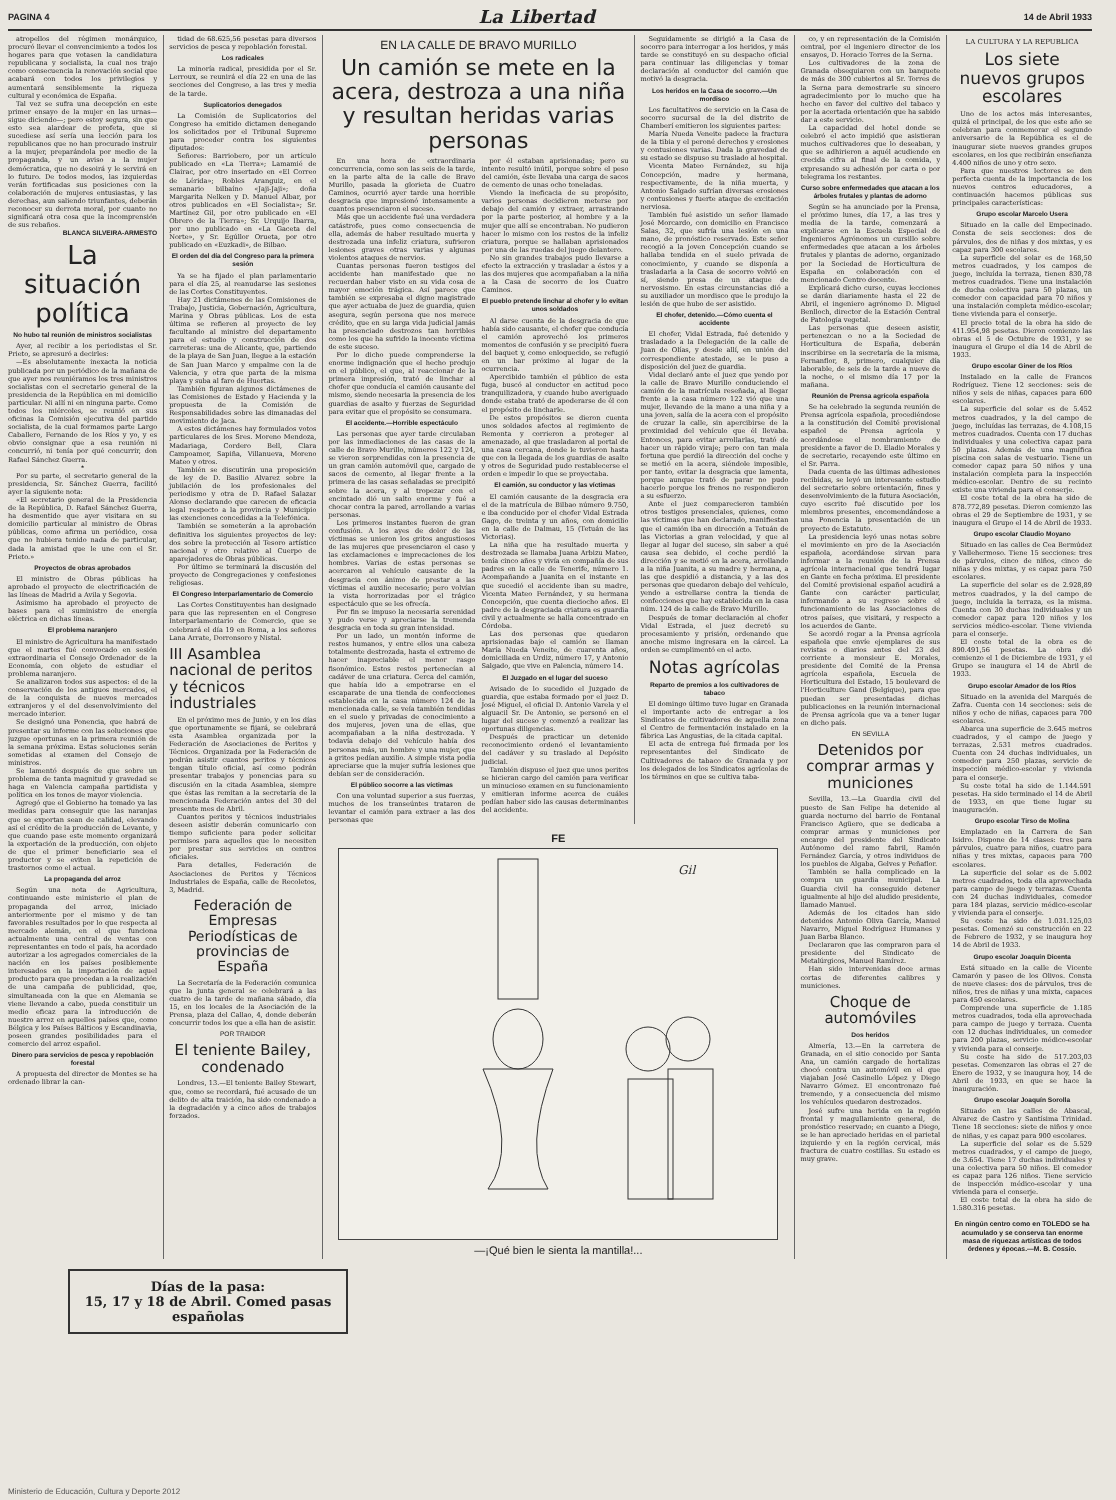PAGINA 4 La Libertad 14 de Abril 1933
atropellos del régimen monárquico, procuró llevar el convencimiento a todos los hogares para que votasen la candidatura republicana y socialista, la cual nos trajo como consecuencia la renovación social que acabará con todos los privilegios y aumentará sensiblemente la riqueza cultural y económica de España.
Tal vez se sufra una decepción en este primer ensayo de la mujer en las urnas—sigue diciendo—; pero estoy segura, sin que esto sea alardear de profeta, que si sucediese así sería una lección para los republicanos que no han procurado instruir a la mujer, preparándola por medio de la propaganda, y un aviso a la mujer demócratica, que no desoirá y le servirá en lo futuro. De todos modos, las izquierdas verán fortificadas sus posiciones con la colaboración de mujeres entusiastas, y las derechas, aun saliendo triunfantes, deberán reconocer su derrota moral, por cuanto no significará otra cosa que la incomprensión de sus rebaños.
BLANCA SILVEIRA-ARMESTO
La situación política
No hubo tal reunión de ministros socialistas
Ayer, al recibir a los periodistas el Sr. Prieto, se apresuró a decirles:
—Es absolutamente inexacta la noticia publicada por un periódico de la mañana de que ayer nos reuniéramos los tres ministros socialistas con el secretario general de la presidencia de la República en mi domicilio particular. Ni allí ni en ninguna parte. Como todos los miércoles, se reunió en sus oficinas la Comisión ejecutiva del partido socialista, de la cual formamos parte Largo Caballero, Fernando de los Ríos y yo, y es obvio consignar que a esa reunión ni concurrió, ni tenía por qué concurrir, don Rafael Sánchez Guerra.
*
Por su parte, el secretario general de la presidencia, Sr. Sánchez Guerra, facilitó ayer la siguiente nota:
«El secretario general de la Presidencia de la República, D. Rafael Sánchez Guerra, ha desmentido que ayer visitara en su domicilio particular al ministro de Obras públicas, como afirma un periódico, cosa que no hubiera tenido nada de particular, dada la amistad que le une con el Sr. Prieto.»
Proyectos de obras aprobados
El ministro de Obras públicas ha aprobado el proyecto de electrificación de las líneas de Madrid a Avila y Segovia.
Asimismo ha aprobado el proyecto de bases para el suministro de energía eléctrica en dichas líneas.
El problema naranjero
El ministro de Agricultura ha manifestado que el martes fué convocado en sesión extraordinaria el Consejo Ordenador de la Economía, con objeto de estudiar el problema naranjero.
Se analizaron todos sus aspectos: el de la conservación de los antiguos mercados, el de la conquista de nuevos mercados extranjeros y el del desenvolvimiento del mercado interior.
Se designó una Ponencia, que habrá de presentar su informe con las soluciones que juzgue oportunas en la primera reunión de la semana próxima. Estas soluciones serán sometidas al examen del Consejo de ministros.
Se lamentó después de que sobre un problema de tanta magnitud y gravedad se haga en Valencia campaña partidista y política en los tonos de mayor violencia.
Agregó que el Gobierno ha tomado ya las medidas para conseguir que las naranjas que se exportan sean de calidad, elevando así el crédito de la producción de Levante, y que cuando pase este momento organizará la exportación de la producción, con objeto de que el primer beneficiario sea el productor y se eviten la repetición de trastornos como el actual.
La propaganda del arroz
Según una nota de Agricultura, continuando este ministerio el plan de propaganda del arroz, iniciado anteriormente por el mismo y de tan favorables resultados por lo que respecta al mercado alemán, en el que funciona actualmente una central de ventas con representantes en todo el país, ha acordado autorizar a los agregados comerciales de la nación en los países posiblemente interesados en la importación de aquel producto para que procedan a la realización de una campaña de publicidad, que, simultaneada con la que en Alemania se viene llevando a cabo, pueda constituir un medio eficaz para la introducción de nuestro arroz en aquellos países que, como Bélgica y los Países Bálticos y Escandinavia, poseen grandes posibilidades para el comercio del arroz español.
Dinero para servicios de pesca y repoblación forestal
A propuesta del director de Montes se ha ordenado librar la can-
tidad de 68.625,56 pesetas para diversos servicios de pesca y repoblación forestal.
Los radicales
La minoría radical, presidida por el Sr. Lerroux, se reunirá el día 22 en una de las secciones del Congreso, a las tres y media de la tarde.
Suplicatorios denegados
La Comisión de Suplicatorios del Congreso ha emitido dictamen denegando los solicitados por el Tribunal Supremo para proceder contra los siguientes diputados:
Señores: Barriobero, por un artículo publicado en «La Tierra»; Lamamié de Clairac, por otro insertado en «El Correo de Lérida»; Robles Aranguiz, en el semanario bilbaíno «Jaji-Jaji»; doña Margarita Nelken y D. Manuel Albar, por otros publicados en «El Socialista»; Sr. Martínez Gil, por otro publicado en «El Obrero de la Tierra»; Sr. Urquijo Ibarra, por uno publicado en «La Gaceta del Norte», y Sr. Egúllor Orueta, por otro publicado en «Euzkadi», de Bilbao.
El orden del día del Congreso para la primera sesión
Ya se ha fijado el plan parlamentario para el día 25, al reanudarse las sesiones de las Cortes Constituyentes.
Hay 21 dictámenes de las Comisiones de Trabajo, Justicia, Gobernación, Agricultura, Marina y Obras públicas. Los de esta última se refieren al proyecto de ley facultando al ministro del departamento para el estudio y construcción de dos carreteras: una de Alicante, que, partiendo de la playa de San Juan, llegue a la estación de San Juan Marco y empalme con la de Valencia, y otra que parta de la misma playa y suba al faro de Huertas.
También figuran algunos dictámenes de las Comisiones de Estado y Hacienda y la propuesta de la Comisión de Responsabilidades sobre las dimanadas del movimiento de Jaca.
A estos dictámenes hay formulados votos particulares de los Sres. Moreno Mendoza, Madariaga, Cordero Bell, Clara Campoamor, Sapiña, Villanueva, Moreno Mateo y otros.
También se discutirán una proposición de ley de D. Basilio Alvarez sobre la jubilación de los profesionales del periodismo y otra de D. Rafael Salazar Alonso declarando que carecen de eficacia legal respecto a la provincia y Municipio las exenciones concedidas a la Telefónica.
También se someterán a la aprobación definitiva los siguientes proyectos de ley: dos sobre la protección al Tesoro artístico nacional y otro relativo al Cuerpo de aparejadores de Obras públicas.
Por último se terminará la discusión del proyecto de Congregaciones y confesiones religiosas.
El Congreso Interparlamentario de Comercio
Las Cortes Constituyentes han designado para que las representen en el Congreso Interparlamentario de Comercio, que se celebrará el día 19 en Roma, a los señores Lana Arrate, Dorronsoro y Nistal.
III Asamblea nacional de peritos y técnicos industriales
En el próximo mes de Junio, y en los días que oportunamente se fijará, se celebrará esta Asamblea organizada por la Federación de Asociaciones de Peritos y Técnicos. Organizada por la Federación de podrán asistir cuantos peritos y técnicos tengan título oficial, así como podrán presentar trabajos y ponencias para su discusión en la citada Asamblea, siempre que éstas las remitan a la secretaría de la mencionada Federación antes del 30 del presente mes de Abril.
Cuantos peritos y técnicos industriales deseen asistir deberán comunicarlo con tiempo suficiente para poder solicitar permisos para aquellos que lo necesiten por prestar sus servicios en centros oficiales.
Para detalles, Federación de Asociaciones de Peritos y Técnicos Industriales de España, calle de Recoletos, 3, Madrid.
Federación de Empresas Periodísticas de provincias de España
La Secretaría de la Federación comunica que la junta general se celebrará a las cuatro de la tarde de mañana sábado, día 15, en los locales de la Asociación de la Prensa, plaza del Callao, 4, donde deberán concurrir todos los que a ella han de asistir.
POR TRAIDOR
El teniente Bailey, condenado
Londres, 13.—El teniente Bailey Stewart, que, como se recordará, fué acusado de un delito de alta traición, ha sido condenado a la degradación y a cinco años de trabajos forzados.
EN LA CALLE DE BRAVO MURILLO
Un camión se mete en la acera, destroza a una niña y resultan heridas varias personas
En una hora de extraordinaria concurrencia, como son las seis de la tarde, en la parte alta de la calle de Bravo Murillo, pasada la glorieta de Cuatro Caminos, ocurrió ayer tarde una horrible desgracia que impresionó intensamente a cuantos presenciaron el suceso.
Más que un accidente fué una verdadera catástrofe, pues como consecuencia de ella, además de haber resultado muerta y destrozada una infeliz criatura, sufrieron lesiones graves otras varias y algunas violentos ataques de nervios.
Cuantas personas fueron testigos del accidente han manifestado que no recuerdan haber visto en su vida cosa de mayor emoción trágica. Así parece que también se expresaba el digno magistrado que ayer actuaba de juez de guardia, quien asegura, según persona que nos merece crédito, que en su larga vida judicial jamás ha presenciado destrozos tan horribles como los que ha sufrido la inocente víctima de este suceso.
Por lo dicho puede comprenderse la enorme indignación que el hecho produjo en el público, el que, al reaccionar de la primera impresión, trató de linchar al chofer que conducía el camión causante del mismo, siendo necesaria la presencia de los guardias de asalto y fuerzas de Seguridad para evitar que el propósito se consumara.
El accidente.—Horrible espectáculo
Las personas que ayer tarde circulaban por las inmediaciones de las casas de la calle de Bravo Murillo, números 122 y 124, se vieron sorprendidas con la presencia de un gran camión automóvil que, cargado de sacos de cemento, al llegar frente a la primera de las casas señaladas se precipitó sobre la acera, y al tropezar con el encintado dió un salto enorme y fué a chocar contra la pared, arrollando a varias personas.
Los primeros instantes fueron de gran confusión. A los ayes de dolor de las víctimas se unieron los gritos angustiosos de las mujeres que presenciaron el caso y las exclamaciones e imprecaciones de los hombres. Varias de estas personas se acercaron al vehículo causante de la desgracia con ánimo de prestar a las víctimas el auxilio necesario; pero volvían la vista horrorizadas por el trágico espectáculo que se les ofrecía.
Por fin se impuso la necesaria serenidad y pudo verse y apreciarse la tremenda desgracia en toda su gran intensidad.
Por un lado, un montón informe de restos humanos, y entre ellos una cabeza totalmente destrozada, hasta el extremo de hacer inapreciable el menor rasgo fisonómico. Estos restos pertenecían al cadáver de una criatura. Cerca del camión, que había ido a empotrarse en el escaparate de una tienda de confecciones establecida en la casa número 124 de la mencionada calle, se veía también tendidas en el suelo y privadas de conocimiento a dos mujeres, joven una de ellas, que acompañaban a la niña destrozada. Y todavía debajo del vehículo había dos personas más, un hombre y una mujer, que a gritos pedían auxilio. A simple vista podía apreciarse que la mujer sufría lesiones que debían ser de consideración.
El público socorre a las víctimas
Con una voluntad superior a sus fuerzas, muchos de los transeúntes trataron de levantar el camión para extraer a las dos personas que
por él estaban aprisionadas; pero su intento resultó inútil, porque sobre el peso del camión, éste llevaba una carga de sacos de cemento de unas ocho toneladas.
Viendo la ineficacia de su propósito, varios personas decidieron meterse por debajo del camión y extraer, arrastrando por la parte posterior, al hombre y a la mujer que allí se encontraban. No pudieron hacer lo mismo con los restos de la infeliz criatura, porque se hallaban aprisionados por una de las ruedas del juego delantero.
No sin grandes trabajos pudo llevarse a efecto la extracción y trasladar a éstos y a las dos mujeres que acompañaban a la niña a la Casa de socorro de los Cuatro Caminos.
El pueblo pretende linchar al chofer y lo evitan unos soldados
Al darse cuenta de la desgracia de que había sido causante, el chofer que conducía el camión aprovechó los primeros momentos de confusión y se precipitó fuera del baquet y, como enloquecido, se refugió en un bar próximo al lugar de la ocurrencia.
Apercibido también el público de esta fuga, buscó al conductor en actitud poco tranquilizadora, y cuando hubo averiguado donde estaba trató de apoderarse de él con el propósito de lincharle.
De estos propósitos se dieron cuenta unos soldados afectos al regimiento de Remonta y corrieron a proteger al amenazado, al que trasladaron al portal de una casa cercana, donde le tuvieron hasta que con la llegada de los guardias de asalto y otros de Seguridad pudo restablecerse el orden e impedir lo que se proyectaba.
El camión, su conductor y las víctimas
El camión causante de la desgracia era el de la matrícula de Bilbao número 9.750, e iba conducido por el chofer Vidal Estrada Gago, de treinta y un años, con domicilio en la calle de Dalmau, 15 (Tetuán de las Victorias).
La niña que ha resultado muerta y destrozada se llamaba Juana Arbizu Mateo, tenía cinco años y vivía en compañía de sus padres en la calle de Tenerife, número 1. Acompañando a Juanita en el instante en que sucedió el accidente iban su madre, Vicenta Mateo Fernández, y su hermana Concepción, que cuenta dieciocho años. El padre de la desgraciada criatura es guardia civil y actualmente se halla concentrado en Córdoba.
Las dos personas que quedaron aprisionadas bajo el camión se llaman María Nueda Veneite, de cuarenta años, domiciliada en Urdiz, número 17, y Antonio Salgado, que vive en Palencia, número 14.
El Juzgado en el lugar del suceso
Avisado de lo sucedido el Juzgado de guardia, que estaba formado por el juez D. José Miguel, el oficial D. Antonio Varela y el alguacil Sr. De Antonio, se personó en el lugar del suceso y comenzó a realizar las oportunas diligencias.
Después de practicar un detenido reconocimiento ordenó el levantamiento del cadáver y su traslado al Depósito judicial.
También dispuso el juez que unos peritos se hicieran cargo del camión para verificar un minucioso examen en su funcionamiento y emitieran informe acerca de cuáles podían haber sido las causas determinantes del accidente.
Seguidamente se dirigió a la Casa de socorro para interrogar a los heridos, y más tarde se constituyó en su despacho oficial para continuar las diligencias y tomar declaración al conductor del camión que motivó la desgracia.
Los heridos en la Casa de socorro.—Un mordisco
Los facultativos de servicio en la Casa de socorro sucursal de la del distrito de Chamberí emitieron los siguientes partes:
María Nueda Veneite padece la fractura de la tibia y el peroné derechos y erosiones y contusiones varias. Dada la gravedad de su estado se dispuso su traslado al hospital.
Vicenta Mateo Fernández, su hija Concepción, madre y hermana, respectivamente, de la niña muerta, y Antonio Salgado sufrían diversas erosiones y contusiones y fuerte ataque de excitación nerviosa.
También fué asistido un señor llamado José Morcardo, con domicilio en Francisco Salas, 32, que sufría una lesión en una mano, de pronóstico reservado. Este señor recogió a la joven Concepción cuando se hallaba tendida en el suelo privada de conocimiento, y cuando se disponía a trasladarla a la Casa de socorro volvió en sí, siendo presa de un ataque de nervosismo. En estas circunstancias dió a su auxiliador un mordisco que le produjo la lesión de que hubo de ser asistido.
El chofer, detenido.—Cómo cuenta el accidente
El chofer, Vidal Estrada, fué detenido y trasladado a la Delegación de la calle de Juan de Olías, y desde allí, en unión del correspondiente atestado, se le puso a disposición del juez de guardia.
Vidal declaró ante el juez que yendo por la calle de Bravo Murillo conduciendo el camión de la matrícula reseñada, al llegar frente a la casa número 122 vió que una mujer, llevando de la mano a una niña y a una joven, salía de la acera con el propósito de cruzar la calle, sin apercibirse de la proximidad del vehículo que él llevaba. Entonces, para evitar arrollarlas, trató de hacer un rápido viraje; pero con tan mala fortuna que perdió la dirección del coche y se metió en la acera, siéndole imposible, por tanto, evitar la desgracia que lamenta, porque aunque trató de parar no pudo hacerlo porque los frenos no respondieron a su esfuerzo.
Ante el juez comparecieron también otros testigos presenciales, quienes, como las víctimas que han declarado, manifiestan que el camión iba en dirección a Tetuán de las Victorias a gran velocidad, y que al llegar al lugar del suceso, sin saber a qué causa sea debido, el coche perdió la dirección y se metió en la acera, arrollando a la niña Juanita, a su madre y hermana, a las que despidió a distancia, y a las dos personas que quedaron debajo del vehículo, yendo a estrellarse contra la tienda de confecciones que hay establecida en la casa núm. 124 de la calle de Bravo Murillo.
Después de tomar declaración al chofer Vidal Estrada, el juez decretó su procesamiento y prisión, ordenando que anoche mismo ingresara en la cárcel. La orden se cumplimentó en el acto.
Notas agrícolas
Reparto de premios a los cultivadores de tabaco
El domingo último tuvo lugar en Granada el importante acto de entregar a los Sindicatos de cultivadores de aquella zona el Centro de fermentación instalado en la fábrica Las Angustias, de la citada capital.
El acta de entrega fué firmada por los representantes del Sindicato de Cultivadores de tabaco de Granada y por los delegados de los Sindicatos agrícolas de los términos en que se cultiva taba-
FE
Gil
—¡Qué bien le sienta la mantilla!...
co, y en representación de la Comisión central, por el ingeniero director de los ensayos, D. Horacio Torres de la Serna.
Los cultivadores de la zona de Granada obsequiaron con un banquete de más de 300 cubiertos al Sr. Torres de la Serna para demostrarle su sincero agradecimiento por lo mucho que ha hecho en favor del cultivo del tabaco y por la acertada orientación que ha sabido dar a este servicio.
La capacidad del hotel donde se celebró el acto impidió que asistieran muchos cultivadores que lo deseaban, y que se adhirieron a aquél acudiendo en crecida cifra al final de la comida, y expresando su adhesión por carta o por telegrama los restantes.
Curso sobre enfermedades que atacan a los árboles frutales y plantas de adorno
Según se ha anunciado por la Prensa, el próximo lunes, día 17, a las tres y media de la tarde, comenzará a explicarse en la Escuela Especial de Ingenieros Agrónomos un cursillo sobre enfermedades que atacan a los árboles frutales y plantas de adorno, organizado por la Sociedad de Horticultura de España en colaboración con el mencionado Centro docente.
Explicará dicho curso, cuyas lecciones se darán diariamente hasta el 22 de Abril, el ingeniero agrónomo D. Miguel Benlloch, director de la Estación Central de Patología vegetal.
Las personas que deseen asistir, pertenezcan o no a la Sociedad de Horticultura de España, deberán inscribirse en la secretaría de la misma, Fernanflor, 8, primero, cualquier día laborable, de seis de la tarde a nueve de la noche, o el mismo día 17 por la mañana.
Reunión de Prensa agrícola española
Se ha celebrado la segunda reunión de Prensa agrícola española, procediéndose a la constitución del Comité provisional español de Prensa agrícola y acordándose el nombramiento de presidente a favor de D. Eladio Morales y de secretario, recayendo este último en el Sr. Parra.
Dada cuenta de las últimas adhesiones recibidas, se leyó un interesante estudio del secretario sobre orientación, fines y desenvolvimiento de la futura Asociación, cuyo escrito fué discutido por los miembros presentes, encomendándose a una Ponencia la presentación de un proyecto de Estatuto.
La presidencia leyó unas notas sobre el movimiento en pro de la Asociación española, acordándose sirvan para informar a la reunión de la Prensa agrícola internacional que tendrá lugar en Gante en fecha próxima. El presidente del Comité provisional español acudirá a Gante con carácter particular, informando a su regreso sobre el funcionamiento de las Asociaciones de otros países, que visitará, y respecto a los acuerdos de Gante.
Se acordó rogar a la Prensa agrícola española que envíe ejemplares de sus revistas o diarios antes del 23 del corriente a monsieur E. Morales, presidente del Comité de la Prensa agrícola española, Escuela de Horticultura del Estado, 15 boulevard de l'Horticulture Gand (Belgique), para que puedan ser presentadas dichas publicaciones en la reunión internacional de Prensa agrícola que va a tener lugar en dicho país.
EN SEVILLA
Detenidos por comprar armas y municiones
Sevilla, 13.—La Guardia civil del puesto de San Felipe ha detenido al guarda nocturno del barrio de Fontanal Francisco Agüero, que se dedicaba a comprar armas y municiones por encargo del presidente del Sindicato Autónomo del ramo fabril, Ramón Fernández García, y otros individuos de los pueblos de Algaba, Gelves y Peñaflor.
También se halla complicado en la compra un guardia municipal. La Guardia civil ha conseguido detener igualmente al hijo del aludido presidente, llamado Manuel.
Además de los citados han sido detenidos Antonio Oliva García, Manuel Navarro, Miguel Rodríguez Humanes y Juan Barba Blanco.
Declararon que las compraron para el presidente del Sindicato de Metalúrgicos, Manuel Ramírez.
Han sido intervenidas doce armas cortas de diferentes calibres y municiones.
Choque de automóviles
Dos heridos
Almería, 13.—En la carretera de Granada, en el sitio conocido por Santa Ana, un camión cargado de hortalizas chocó contra un automóvil en el que viajaban José Casinello López y Diego Navarro Gómez. El encontronazo fué tremendo, y a consecuencia del mismo los vehículos quedaron destrozados.
José sufre una herida en la región frontal y magullamiento general, de pronóstico reservado; en cuanto a Diego, se le han apreciado heridas en el parietal izquierdo y en la región cervical, más fractura de cuatro costillas. Su estado es muy grave.
LA CULTURA Y LA REPUBLICA
Los siete nuevos grupos escolares
Uno de los actos más interesantes, quizá el principal, de los que este año se celebran para conmemorar el segundo aniversario de la República es el de inaugurar siete nuevos grandes grupos escolares, en los que recibirán enseñanza 4.400 niños de uno y otro sexo.
Para que nuestros lectores se den perfecta cuenta de la importancia de los nuevos centros educadores, a continuación hacemos públicas sus principales características:
Grupo escolar Marcelo Usera
Situado en la calle del Empecinado. Consta de seis secciones: dos de párvulos, dos de niñas y dos mixtas, y es capaz para 300 escolares.
La superficie del solar es de 168,50 metros cuadrados, y los campos de juego, incluída la terraza, tienen 830,78 metros cuadrados. Tiene una instalación de ducha colectiva para 50 plazas, un comedor con capacidad para 70 niños y una instalación completa médico-escolar; tiene vivienda para el conserje.
El precio total de la obra ha sido de 411.954,98 pesetas. Dieron comienzo las obras el 5 de Octubre de 1931, y se inaugura el Grupo el día 14 de Abril de 1933.
Grupo escolar Giner de los Ríos
Instalado en la calle de Francos Rodríguez. Tiene 12 secciones: seis de niños y seis de niñas, capaces para 600 escolares.
La superficie del solar es de 5.452 metros cuadrados, y la del campo de juego, incluídas las terrazas, de 4.108,15 metros cuadrados. Cuenta con 17 duchas individuales y una colectiva capaz para 50 plazas. Además de una magnífica piscina con salas de vestuario. Tiene un comedor capaz para 50 niños y una instalación completa para la inspección médico-escolar. Dentro de su recinto existe una vivienda para el conserje.
El coste total de la obra ha sido de 878.772,89 pesetas. Dieron comienzo las obras el 29 de Septiembre de 1931, y se inaugura el Grupo el 14 de Abril de 1933.
Grupo escolar Claudio Moyano
Situado en las calles de Cea Bermúdez y Vallehermoso. Tiene 15 secciones: tres de párvulos, cinco de niños, cinco de niñas y dos mixtas, y es capaz para 750 escolares.
La superficie del solar es de 2.928,89 metros cuadrados, y la del campo de juego, incluída la terraza, es la misma. Cuenta con 30 duchas individuales y un comedor capaz para 120 niños y los servicios médico-escolar. Tiene vivienda para el conserje.
El coste total de la obra es de 890.491,56 pesetas. La obra dió comienzo el 1 de Diciembre de 1931, y el Grupo se inaugura el 14 de Abril de 1933.
Grupo escolar Amador de los Ríos
Situado en la avenida del Marqués de Zafra. Cuenta con 14 secciones: seis de niños y ocho de niñas, capaces para 700 escolares.
Abarca una superficie de 3.645 metros cuadrados, y el campo de juego y terrazas, 2.531 metros cuadrados. Cuenta con 24 duchas individuales, un comedor para 250 plazas, servicio de inspección médico-escolar y vivienda para el conserje.
Su coste total ha sido de 1.144.591 pesetas. Ha sido terminado el 14 de Abril de 1933, en que tiene lugar su inauguración.
Grupo escolar Tirso de Molina
Emplazado en la Carrera de San Isidro. Dispone de 14 clases: tres para párvulos, cuatro para niños, cuatro para niñas y tres mixtas, capaces para 700 escolares.
La superficie del solar es de 5.002 metros cuadrados, toda ella aprovechada para campo de juego y terrazas. Cuenta con 24 duchas individuales, comedor para 184 plazas, servicio médico-escolar y vivienda para el conserje.
Su coste ha sido de 1.031.125,03 pesetas. Comenzó su construcción en 22 de Febrero de 1932, y se inaugura hoy 14 de Abril de 1933.
Grupo escolar Joaquín Dicenta
Está situado en la calle de Vicente Camarón y paseo de los Olivos. Consta de nueve clases: dos de párvulos, tres de niños, tres de niñas y una mixta, capaces para 450 escolares.
Comprende una superficie de 1.185 metros cuadrados, toda ella aprovechada para campo de juego y terraza. Cuenta con 12 duchas individuales, un comedor para 200 plazas, servicio médico-escolar y vivienda para el conserje.
Su coste ha sido de 517.203,03 pesetas. Comenzaron las obras el 27 de Enero de 1932, y se inaugura hoy, 14 de Abril de 1933, en que se hace la inauguración.
Grupo escolar Joaquín Sorolla
Situado en las calles de Abascal, Alvarez de Castro y Santísima Trinidad. Tiene 18 secciones: siete de niños y once de niñas, y es capaz para 900 escolares.
La superficie del solar es de 5.529 metros cuadrados, y el campo de juego, de 3.654. Tiene 17 duchas individuales y una colectiva para 50 niños. El comedor es capaz para 126 niños. Tiene servicio de inspección médico-escolar y una vivienda para el conserje.
El coste total de la obra ha sido de 1.580.316 pesetas.
En ningún centro como en TOLEDO se ha acumulado y se conserva tan enorme masa de riquezas artísticas de todos órdenes y épocas.—M. B. Cossío.
Días de la pasa:
15, 17 y 18 de Abril. Comed pasas españolas
Ministerio de Educación, Cultura y Deporte 2012